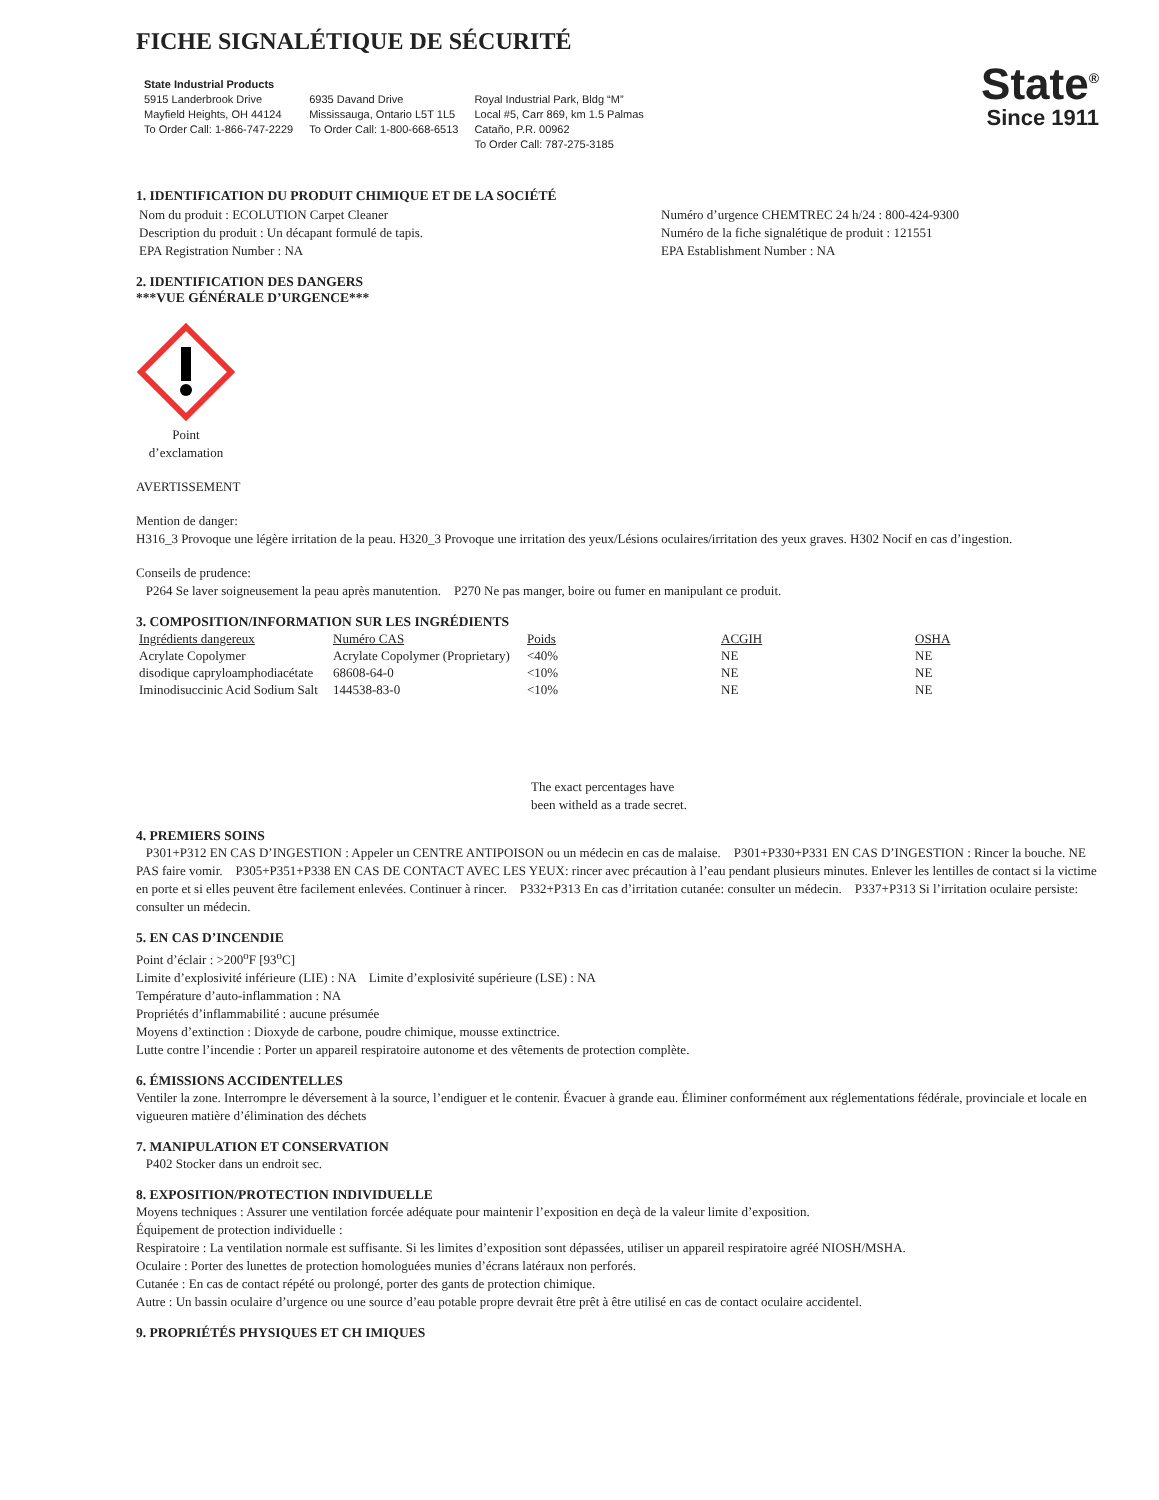FICHE SIGNALÉTIQUE DE SÉCURITÉ
State Industrial Products
5915 Landerbrook Drive
Mayfield Heights, OH 44124
To Order Call: 1-866-747-2229
6935 Davand Drive
Mississauga, Ontario L5T 1L5
To Order Call: 1-800-668-6513
Royal Industrial Park, Bldg “M”
Local #5, Carr 869, km 1.5 Palmas
Cataño, P.R. 00962
To Order Call: 787-275-3185
State<sup>®</sup>
Since 1911
1. IDENTIFICATION DU PRODUIT CHIMIQUE ET DE LA SOCIÉTÉ
Nom du produit : ECOLUTION Carpet Cleaner
Description du produit : Un décapant formulé de tapis.
EPA Registration Number : NA
Numéro d’urgence CHEMTREC 24 h/24 : 800-424-9300
Numéro de la fiche signalétique de produit : 121551
EPA Establishment Number : NA
2. IDENTIFICATION DES DANGERS
***VUE GÉNÉRALE D’URGENCE***
Point d’exclamation
AVERTISSEMENT
Mention de danger:
H316_3 Provoque une légère irritation de la peau. H320_3 Provoque une irritation des yeux/Lésions oculaires/irritation des yeux graves. H302 Nocif en cas d’ingestion.
Conseils de prudence:
P264 Se laver soigneusement la peau après manutention. P270 Ne pas manger, boire ou fumer en manipulant ce produit.
3. COMPOSITION/INFORMATION SUR LES INGRÉDIENTS
| Ingrédients dangereux | Numéro CAS | Poids | ACGIH | OSHA |
| --- | --- | --- | --- | --- |
| Acrylate Copolymer | Acrylate Copolymer (Proprietary) | <40% | NE | NE |
| disodique capryloamphodiacétate | 68608-64-0 | <10% | NE | NE |
| Iminodisuccinic Acid Sodium Salt | 144538-83-0 | <10% | NE | NE |
The exact percentages have
been witheld as a trade secret.
4. PREMIERS SOINS
P301+P312 EN CAS D’INGESTION : Appeler un CENTRE ANTIPOISON ou un médecin en cas de malaise. P301+P330+P331 EN CAS D’INGESTION : Rincer la bouche. NE PAS faire vomir. P305+P351+P338 EN CAS DE CONTACT AVEC LES YEUX: rincer avec précaution à l’eau pendant plusieurs minutes. Enlever les lentilles de contact si la victime en porte et si elles peuvent être facilement enlevées. Continuer à rincer. P332+P313 En cas d’irritation cutanée: consulter un médecin. P337+P313 Si l’irritation oculaire persiste: consulter un médecin.
5. EN CAS D’INCENDIE
Point d’éclair : >200<sup>o</sup>F [93<sup>o</sup>C]
Limite d’explosivité inférieure (LIE) : NA Limite d’explosivité supérieure (LSE) : NA
Température d’auto-inflammation : NA
Propriétés d’inflammabilité : aucune présumée
Moyens d’extinction : Dioxyde de carbone, poudre chimique, mousse extinctrice.
Lutte contre l’incendie : Porter un appareil respiratoire autonome et des vêtements de protection complète.
6. ÉMISSIONS ACCIDENTELLES
Ventiler la zone. Interrompre le déversement à la source, l’endiguer et le contenir. Évacuer à grande eau. Éliminer conformément aux réglementations fédérale, provinciale et locale en vigueuren matière d’élimination des déchets
7. MANIPULATION ET CONSERVATION
P402 Stocker dans un endroit sec.
8. EXPOSITION/PROTECTION INDIVIDUELLE
Moyens techniques : Assurer une ventilation forcée adéquate pour maintenir l’exposition en deçà de la valeur limite d’exposition.
Équipement de protection individuelle :
Respiratoire : La ventilation normale est suffisante. Si les limites d’exposition sont dépassées, utiliser un appareil respiratoire agréé NIOSH/MSHA.
Oculaire : Porter des lunettes de protection homologuées munies d’écrans latéraux non perforés.
Cutanée : En cas de contact répété ou prolongé, porter des gants de protection chimique.
Autre : Un bassin oculaire d’urgence ou une source d’eau potable propre devrait être prêt à être utilisé en cas de contact oculaire accidentel.
9. PROPRIÉTÉS PHYSIQUES ET CH IMIQUES